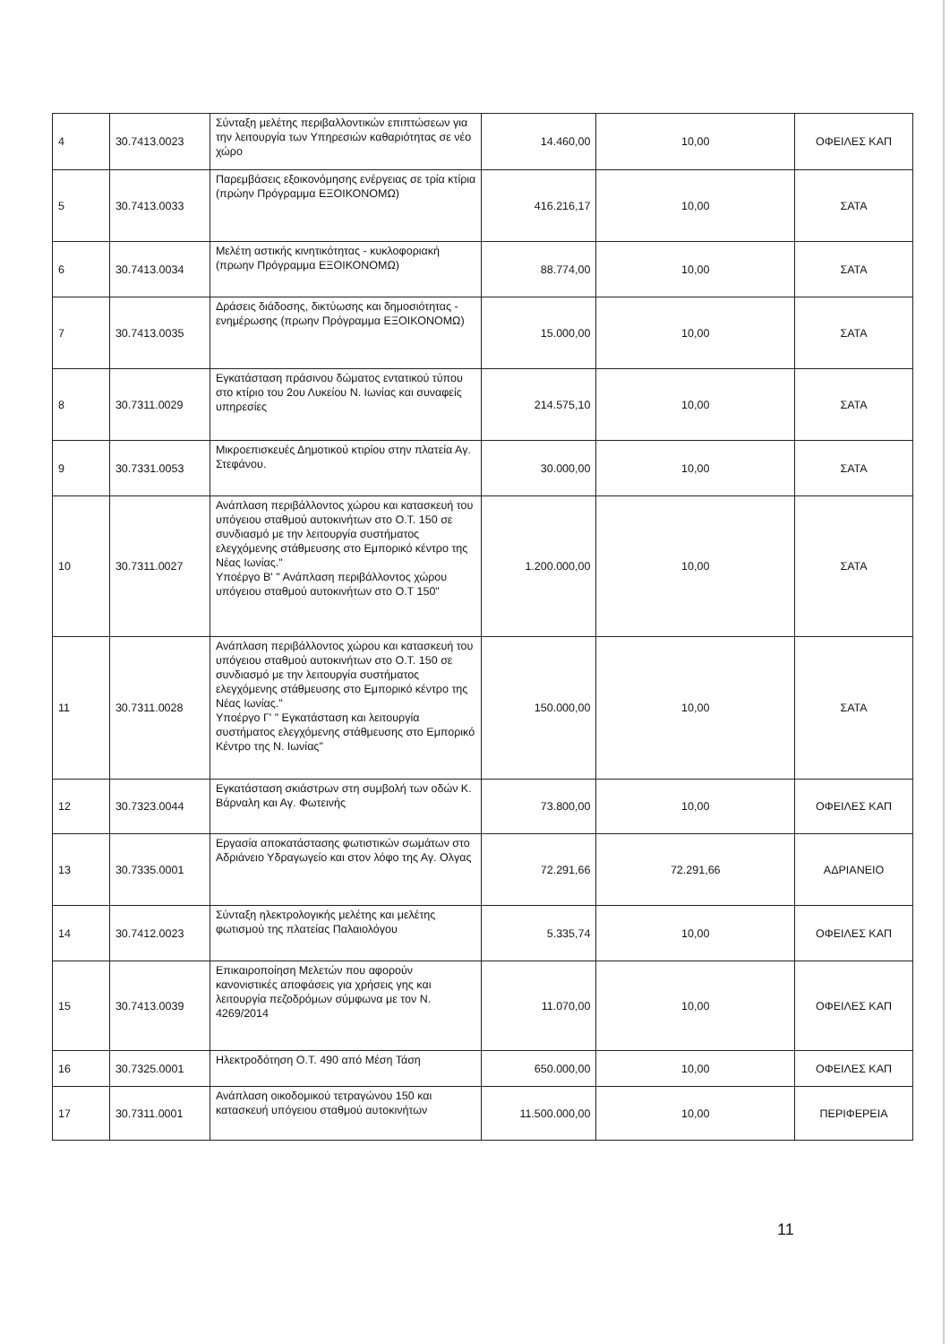| 4 | 30.7413.0023 | Σύνταξη μελέτης περιβαλλοντικών επιπτώσεων για την λειτουργία των Υπηρεσιών καθαριότητας σε νέο χώρο | 14.460,00 | 10,00 | ΟΦΕΙΛΕΣ ΚΑΠ |
| 5 | 30.7413.0033 | Παρεμβάσεις εξοικονόμησης ενέργειας σε τρία κτίρια (πρώην Πρόγραμμα ΕΞΟΙΚΟΝΟΜΩ) | 416.216,17 | 10,00 | ΣΑΤΑ |
| 6 | 30.7413.0034 | Μελέτη αστικής κινητικότητας - κυκλοφοριακή (πρωην Πρόγραμμα ΕΞΟΙΚΟΝΟΜΩ) | 88.774,00 | 10,00 | ΣΑΤΑ |
| 7 | 30.7413.0035 | Δράσεις διάδοσης, δικτύωσης και δημοσιότητας - ενημέρωσης (πρωην Πρόγραμμα ΕΞΟΙΚΟΝΟΜΩ) | 15.000,00 | 10,00 | ΣΑΤΑ |
| 8 | 30.7311.0029 | Εγκατάσταση πράσινου δώματος εντατικού τύπου στο κτίριο του 2ου Λυκείου Ν. Ιωνίας και συναφείς υπηρεσίες | 214.575,10 | 10,00 | ΣΑΤΑ |
| 9 | 30.7331.0053 | Μικροεπισκευές Δημοτικού κτιρίου στην πλατεία Αγ. Στεφάνου. | 30.000,00 | 10,00 | ΣΑΤΑ |
| 10 | 30.7311.0027 | Ανάπλαση περιβάλλοντος χώρου και κατασκευή του υπόγειου σταθμού αυτοκινήτων στο Ο.Τ. 150 σε συνδιασμό με την λειτουργία συστήματος ελεγχόμενης στάθμευσης στο Εμπορικό κέντρο της Νέας Ιωνίας." Υποέργο Β' " Ανάπλαση περιβάλλοντος χώρου υπόγειου σταθμού αυτοκινήτων στο Ο.Τ 150" | 1.200.000,00 | 10,00 | ΣΑΤΑ |
| 11 | 30.7311.0028 | Ανάπλαση περιβάλλοντος χώρου και κατασκευή του υπόγειου σταθμού αυτοκινήτων στο Ο.Τ. 150 σε συνδιασμό με την λειτουργία συστήματος ελεγχόμενης στάθμευσης στο Εμπορικό κέντρο της Νέας Ιωνίας." Υποέργο Γ' " Εγκατάσταση και λειτουργία συστήματος ελεγχόμενης στάθμευσης στο Εμπορικό Κέντρο της Ν. Ιωνίας" | 150.000,00 | 10,00 | ΣΑΤΑ |
| 12 | 30.7323.0044 | Εγκατάσταση σκιάστρων στη συμβολή των οδών Κ. Βάρναλη και Αγ. Φωτεινής | 73.800,00 | 10,00 | ΟΦΕΙΛΕΣ ΚΑΠ |
| 13 | 30.7335.0001 | Εργασία αποκατάστασης φωτιστικών σωμάτων στο Αδριάνειο Υδραγωγείο και στον λόφο της Αγ. Ολγας | 72.291,66 | 72.291,66 | ΑΔΡΙΑΝΕΙΟ |
| 14 | 30.7412.0023 | Σύνταξη ηλεκτρολογικής μελέτης και μελέτης φωτισμού της πλατείας Παλαιολόγου | 5.335,74 | 10,00 | ΟΦΕΙΛΕΣ ΚΑΠ |
| 15 | 30.7413.0039 | Επικαιροποίηση Μελετών που αφορούν κανονιστικές αποφάσεις για χρήσεις γης και λειτουργία πεζοδρόμων σύμφωνα με τον Ν. 4269/2014 | 11.070,00 | 10,00 | ΟΦΕΙΛΕΣ ΚΑΠ |
| 16 | 30.7325.0001 | Ηλεκτροδότηση Ο.Τ. 490 από Μέση Τάση | 650.000,00 | 10,00 | ΟΦΕΙΛΕΣ ΚΑΠ |
| 17 | 30.7311.0001 | Ανάπλαση οικοδομικού τετραγώνου 150 και κατασκευή υπόγειου σταθμού αυτοκινήτων | 11.500.000,00 | 10,00 | ΠΕΡΙΦΕΡΕΙΑ |
11